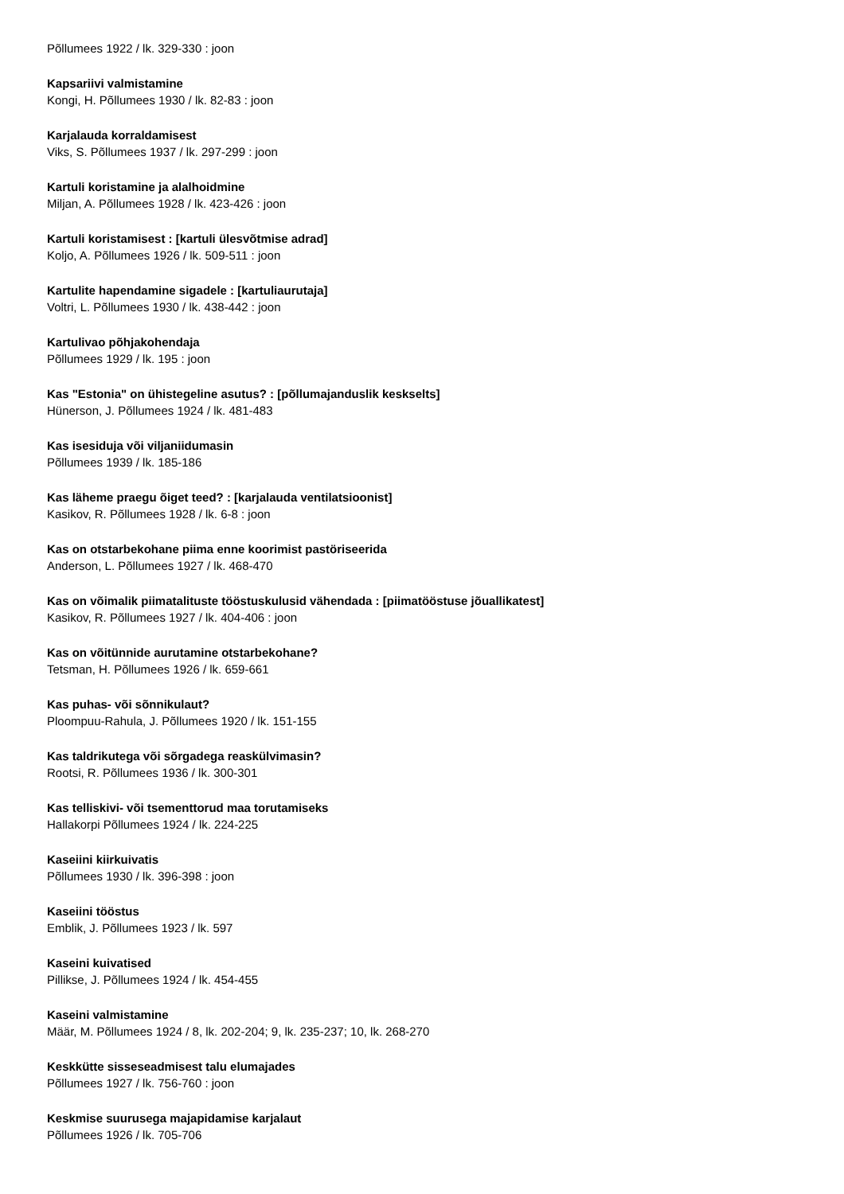Põllumees 1922 / lk. 329-330 : joon
Kapsariivi valmistamine
Kongi, H. Põllumees 1930 / lk. 82-83 : joon
Karjalauda korraldamisest
Viks, S. Põllumees 1937 / lk. 297-299 : joon
Kartuli koristamine ja alalhoidmine
Miljan, A. Põllumees 1928 / lk. 423-426 : joon
Kartuli koristamisest : [kartuli ülesvõtmise adrad]
Koljo, A. Põllumees 1926 / lk. 509-511 : joon
Kartulite hapendamine sigadele : [kartuliaurutaja]
Voltri, L. Põllumees 1930 / lk. 438-442 : joon
Kartulivao põhjakohendaja
Põllumees 1929 / lk. 195 : joon
Kas "Estonia" on ühistegeline asutus? : [põllumajanduslik keskselts]
Hünerson, J. Põllumees 1924 / lk. 481-483
Kas isesiduja või viljaniidumasin
Põllumees 1939 / lk. 185-186
Kas läheme praegu õiget teed? : [karjalauda ventilatsioonist]
Kasikov, R. Põllumees 1928 / lk. 6-8 : joon
Kas on otstarbekohane piima enne koorimist pastöriseerida
Anderson, L. Põllumees 1927 / lk. 468-470
Kas on võimalik piimatalituste tööstuskulusid vähendada : [piimatööstuse jõuallikatest]
Kasikov, R. Põllumees 1927 / lk. 404-406 : joon
Kas on võitünnide aurutamine otstarbekohane?
Tetsman, H. Põllumees 1926 / lk. 659-661
Kas puhas- või sõnnikulaut?
Ploompuu-Rahula, J. Põllumees 1920 / lk. 151-155
Kas taldrikutega või sõrgadega reaskülvimasin?
Rootsi, R. Põllumees 1936 / lk. 300-301
Kas telliskivi- või tsementtorud maa torutamiseks
Hallakorpi Põllumees 1924 / lk. 224-225
Kaseiini kiirkuivatis
Põllumees 1930 / lk. 396-398 : joon
Kaseiini tööstus
Emblik, J. Põllumees 1923 / lk. 597
Kaseini kuivatised
Pillikse, J. Põllumees 1924 / lk. 454-455
Kaseini valmistamine
Määr, M. Põllumees 1924 / 8, lk. 202-204; 9, lk. 235-237; 10, lk. 268-270
Keskkütte sisseseadmisest talu elumajades
Põllumees 1927 / lk. 756-760 : joon
Keskmise suurusega majapidamise karjalaut
Põllumees 1926 / lk. 705-706